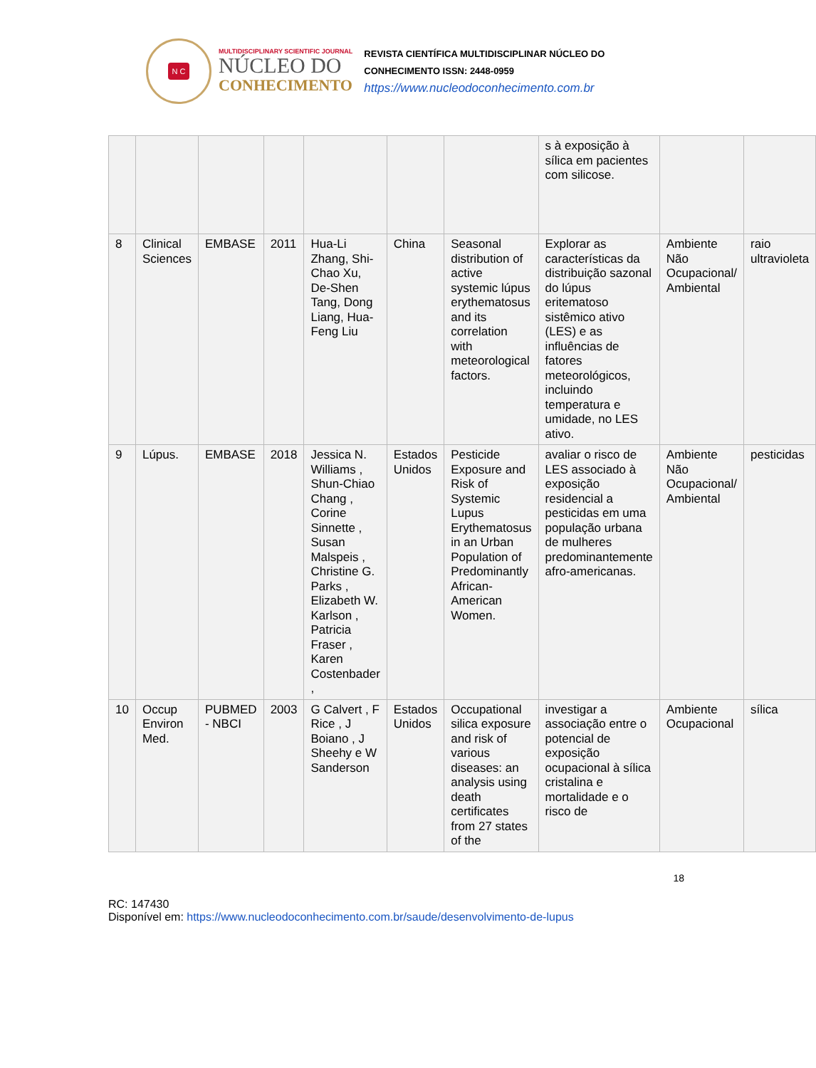N C
MULTIDISCIPLINARY SCIENTIFIC JOURNAL
NÚCLEO DO
CONHECIMENTO
REVISTA CIENTÍFICA MULTIDISCIPLINAR NÚCLEO DO
CONHECIMENTO ISSN: 2448-0959
https://www.nucleodoconhecimento.com.br
| | | | | | | | s à exposição à sílica em pacientes com silicose. | | |
| 8 | Clinical Sciences | EMBASE | 2011 | Hua-Li Zhang, Shi-Chao Xu, De-Shen Tang, Dong Liang, Hua-Feng Liu | China | Seasonal distribution of active systemic lúpus erythematosus and its correlation with meteorological factors. | Explorar as características da distribuição sazonal do lúpus eritematoso sistêmico ativo (LES) e as influências de fatores meteorológicos, incluindo temperatura e umidade, no LES ativo. | Ambiente Não Ocupacional/ Ambiental | raio ultravioleta |
| 9 | Lúpus. | EMBASE | 2018 | Jessica N. Williams , Shun-Chiao Chang , Corine Sinnette , Susan Malspeis , Christine G. Parks , Elizabeth W. Karlson , Patricia Fraser , Karen Costenbader , | Estados Unidos | Pesticide Exposure and Risk of Systemic Lupus Erythematosus in an Urban Population of Predominantly African-American Women. | avaliar o risco de LES associado à exposição residencial a pesticidas em uma população urbana de mulheres predominantemente afro-americanas. | Ambiente Não Ocupacional/ Ambiental | pesticidas |
| 10 | Occup Environ Med. | PUBMED - NBCI | 2003 | G Calvert , F Rice , J Boiano , J Sheehy e W Sanderson | Estados Unidos | Occupational silica exposure and risk of various diseases: an analysis using death certificates from 27 states of the | investigar a associação entre o potencial de exposição ocupacional à sílica cristalina e mortalidade e o risco de | Ambiente Ocupacional | sílica |
18
RC: 147430
Disponível em: https://www.nucleodoconhecimento.com.br/saude/desenvolvimento-de-lupus